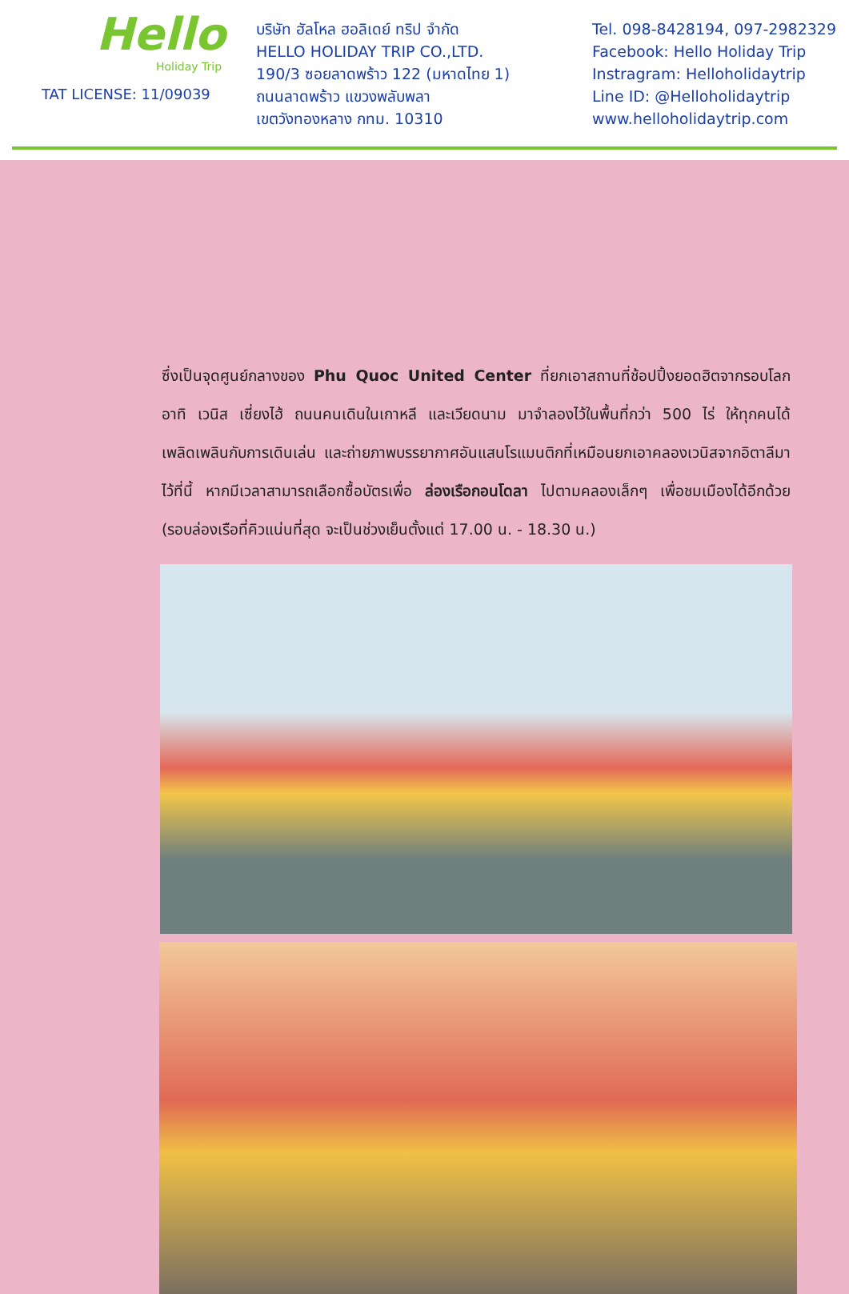Hello
Holiday Trip
TAT LICENSE: 11/09039
บริษัท ฮัลโหล ฮอลิเดย์ ทริป จำกัด
HELLO HOLIDAY TRIP CO.,LTD.
190/3 ซอยลาดพร้าว 122 (มหาดไทย 1)
ถนนลาดพร้าว แขวงพลับพลา
เขตวังทองหลาง กทม. 10310
Tel. 098-8428194, 097-2982329
Facebook: Hello Holiday Trip
Instragram: Helloholidaytrip
Line ID: @Helloholidaytrip
www.helloholidaytrip.com
ซึ่งเป็นจุดศูนย์กลางของ Phu Quoc United Center ที่ยกเอาสถานที่ช้อปปิ้งยอดฮิตจากรอบโลก อาทิ เวนิส เซี่ยงไฮ้ ถนนคนเดินในเกาหลี และเวียดนาม มาจำลองไว้ในพื้นที่กว่า 500 ไร่ ให้ทุกคนได้เพลิดเพลินกับการเดินเล่น และถ่ายภาพบรรยากาศอันแสนโรแมนติกที่เหมือนยกเอาคลองเวนิสจากอิตาลีมาไว้ที่นี้ หากมีเวลาสามารถเลือกซื้อบัตรเพื่อ ล่องเรือกอนโดลา ไปตามคลองเล็กๆ เพื่อชมเมืองได้อีกด้วย (รอบล่องเรือที่คิวแน่นที่สุด จะเป็นช่วงเย็นตั้งแต่ 17.00 น. - 18.30 น.)